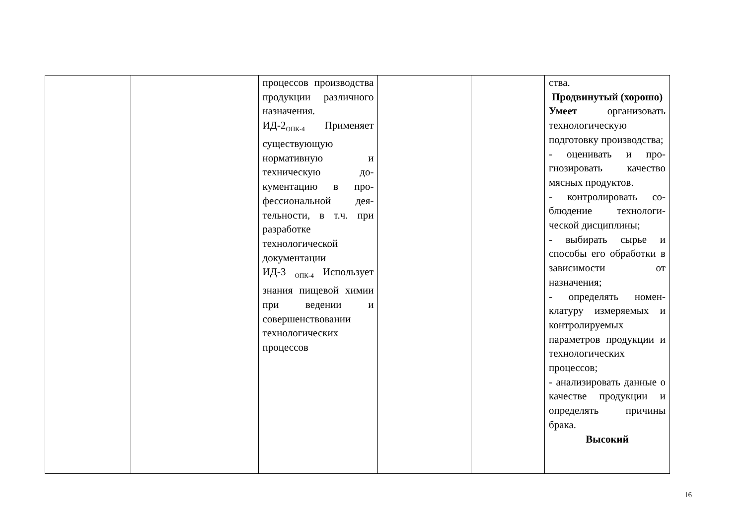| | | процессов произ­водства продукции различного назна­чения. ИД-2<sub>ОПК-4</sub> Приме­няет существую­щую нормативную и техническую до­кументацию в про­фессиональной дея­тельности, в т.ч. при разработке технологической документации ИД-3 <sub>ОПК-4</sub> Исполь­зует знания пище­вой химии при ве­дении и совершен­ствовании техноло­гических процессов | | | ства. Продвинутый (хорошо) Умеет организовать технологическую подготовку произ­водства; - оценивать и про­гнозировать качество мясных продуктов. - контролировать со­блюдение технологи­ческой дисциплины; - выбирать сырье и способы его обработ­ки в зависимости от назначения; - определять номен­клатуру измеряемых и контролируемых параметров продук­ции и технологиче­ских процессов; - анализировать дан­ные о качестве про­дукции и определять причины брака. Высокий |
16